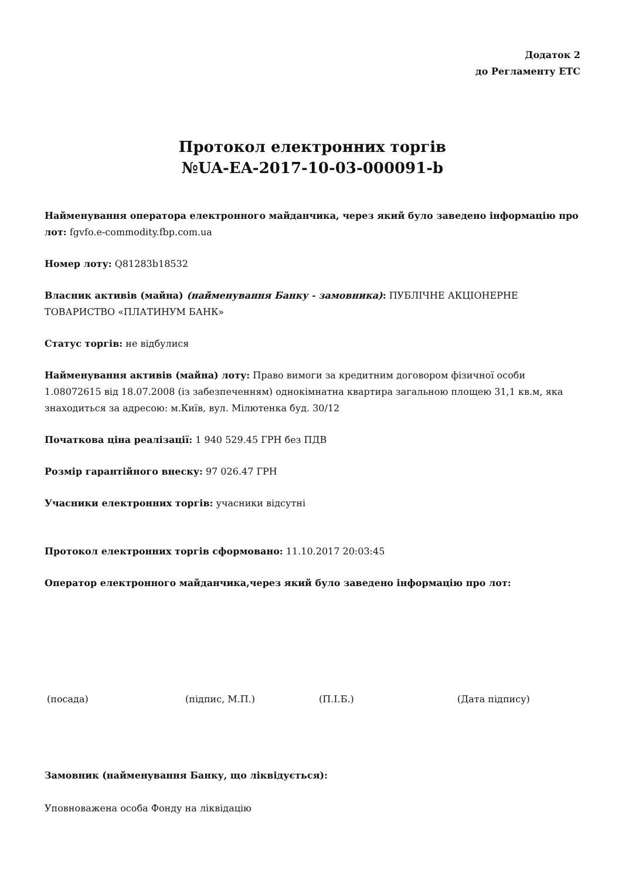Додаток 2
до Регламенту ЕТС
Протокол електронних торгів
№UA-EA-2017-10-03-000091-b
Найменування оператора електронного майданчика, через який було заведено інформацію про лот: fgvfo.e-commodity.fbp.com.ua
Номер лоту: Q81283b18532
Власник активів (майна) (найменування Банку - замовника): ПУБЛІЧНЕ АКЦІОНЕРНЕ ТОВАРИСТВО «ПЛАТИНУМ БАНК»
Статус торгів: не відбулися
Найменування активів (майна) лоту: Право вимоги за кредитним договором фізичної особи 1.08072615 від 18.07.2008 (із забезпеченням) однокімнатна квартира загальною площею 31,1 кв.м, яка знаходиться за адресою: м.Київ, вул. Мілютенка буд. 30/12
Початкова ціна реалізації: 1 940 529.45 ГРН без ПДВ
Розмір гарантійного внеску: 97 026.47 ГРН
Учасники електронних торгів: учасники відсутні
Протокол електронних торгів сформовано: 11.10.2017 20:03:45
Оператор електронного майданчика,через який було заведено інформацію про лот:
(посада) (підпис, М.П.) (П.І.Б.) (Дата підпису)
Замовник (найменування Банку, що ліквідується):
Уповноважена особа Фонду на ліквідацію